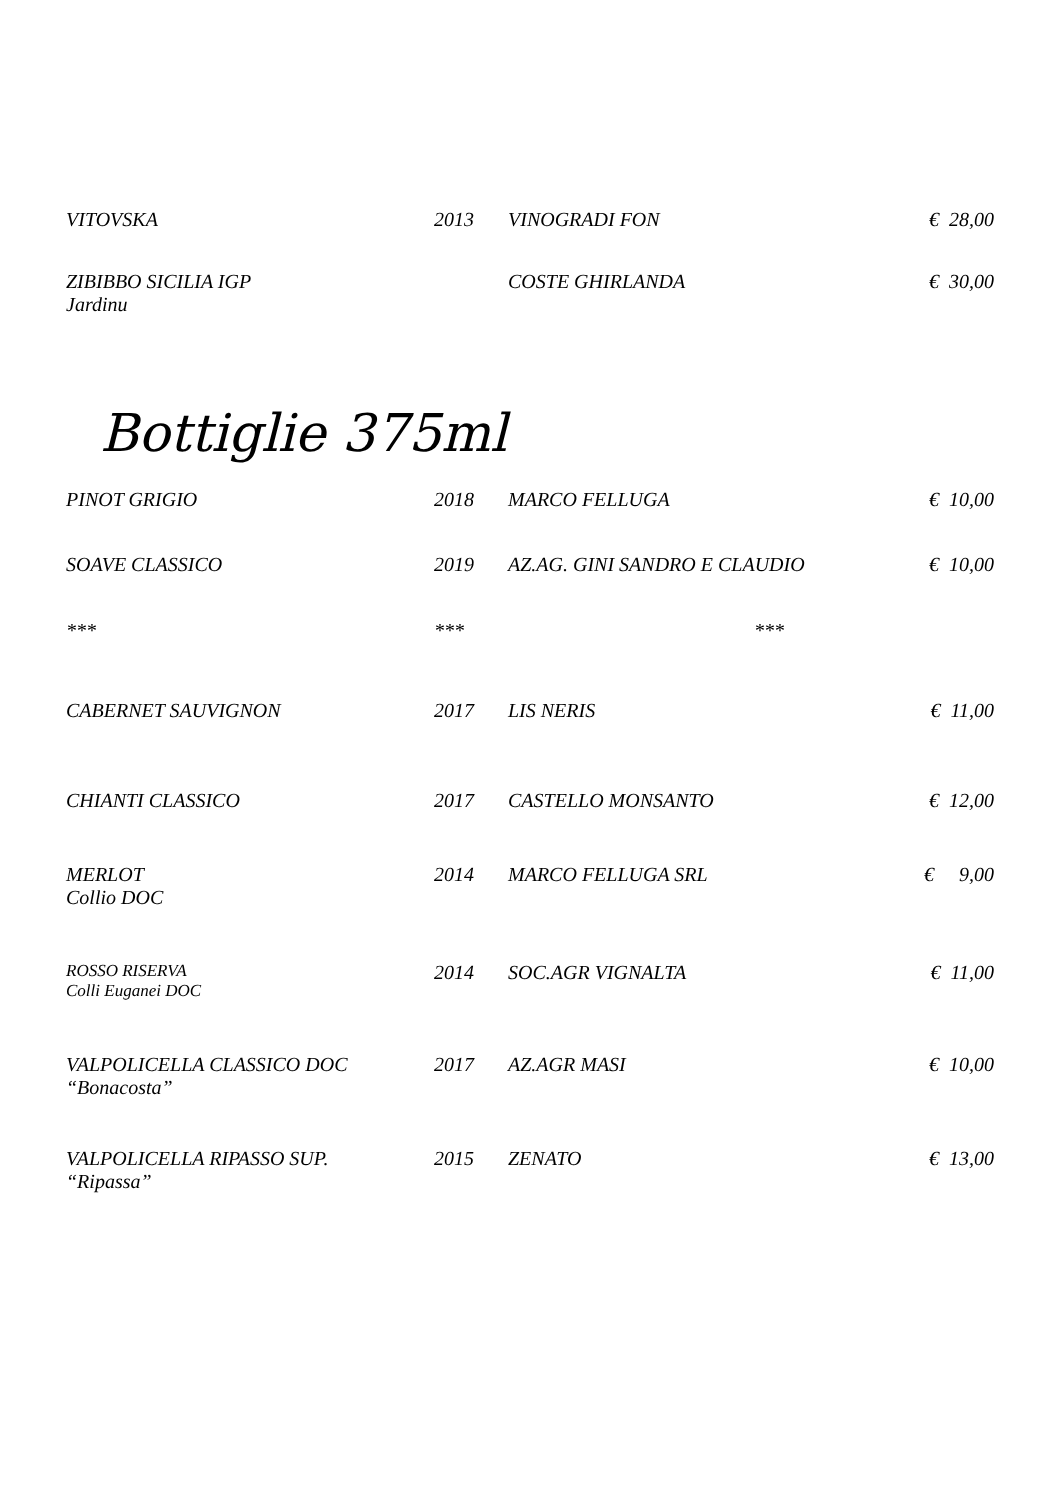| VITOVSKA | 2013 | VINOGRADI FON | € 28,00 |
| ZIBIBBO SICILIA IGP Jardinu | | COSTE GHIRLANDA | € 30,00 |
Bottiglie 375ml
| PINOT GRIGIO | 2018 | MARCO FELLUGA | € 10,00 |
| SOAVE CLASSICO | 2019 | AZ.AG. GINI SANDRO E CLAUDIO | € 10,00 |
| *** | *** | *** | |
| CABERNET SAUVIGNON | 2017 | LIS NERIS | € 11,00 |
| CHIANTI CLASSICO | 2017 | CASTELLO MONSANTO | € 12,00 |
| MERLOT Collio DOC | 2014 | MARCO FELLUGA SRL | € 9,00 |
| ROSSO RISERVA Colli Euganei DOC | 2014 | SOC.AGR VIGNALTA | € 11,00 |
| VALPOLICELLA CLASSICO DOC “Bonacosta” | 2017 | AZ.AGR MASI | € 10,00 |
| VALPOLICELLA RIPASSO SUP. “Ripassa” | 2015 | ZENATO | € 13,00 |